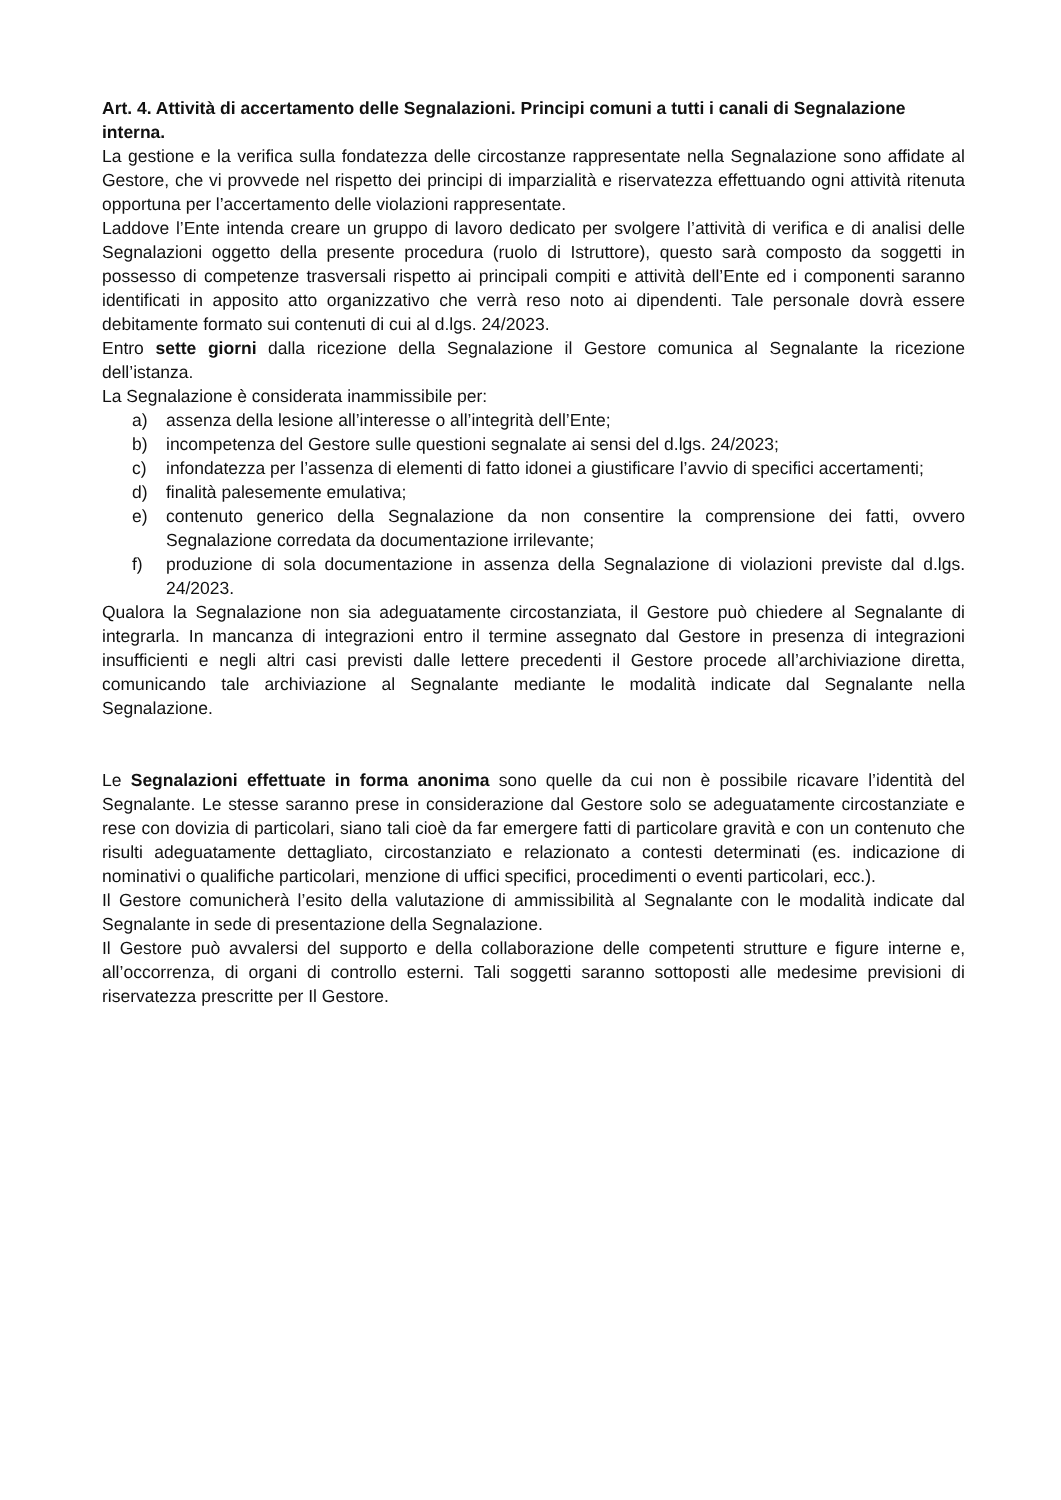Art. 4. Attività di accertamento delle Segnalazioni. Principi comuni a tutti i canali di Segnalazione interna.
La gestione e la verifica sulla fondatezza delle circostanze rappresentate nella Segnalazione sono affidate al Gestore, che vi provvede nel rispetto dei principi di imparzialità e riservatezza effettuando ogni attività ritenuta opportuna per l’accertamento delle violazioni rappresentate.
Laddove l’Ente intenda creare un gruppo di lavoro dedicato per svolgere l’attività di verifica e di analisi delle Segnalazioni oggetto della presente procedura (ruolo di Istruttore), questo sarà composto da soggetti in possesso di competenze trasversali rispetto ai principali compiti e attività dell’Ente ed i componenti saranno identificati in apposito atto organizzativo che verrà reso noto ai dipendenti. Tale personale dovrà essere debitamente formato sui contenuti di cui al d.lgs. 24/2023.
Entro sette giorni dalla ricezione della Segnalazione il Gestore comunica al Segnalante la ricezione dell’istanza.
La Segnalazione è considerata inammissibile per:
a) assenza della lesione all’interesse o all’integrità dell’Ente;
b) incompetenza del Gestore sulle questioni segnalate ai sensi del d.lgs. 24/2023;
c) infondatezza per l’assenza di elementi di fatto idonei a giustificare l’avvio di specifici accertamenti;
d) finalità palesemente emulativa;
e) contenuto generico della Segnalazione da non consentire la comprensione dei fatti, ovvero Segnalazione corredata da documentazione irrilevante;
f) produzione di sola documentazione in assenza della Segnalazione di violazioni previste dal d.lgs. 24/2023.
Qualora la Segnalazione non sia adeguatamente circostanziata, il Gestore può chiedere al Segnalante di integrarla. In mancanza di integrazioni entro il termine assegnato dal Gestore in presenza di integrazioni insufficienti e negli altri casi previsti dalle lettere precedenti il Gestore procede all’archiviazione diretta, comunicando tale archiviazione al Segnalante mediante le modalità indicate dal Segnalante nella Segnalazione.
Le Segnalazioni effettuate in forma anonima sono quelle da cui non è possibile ricavare l’identità del Segnalante. Le stesse saranno prese in considerazione dal Gestore solo se adeguatamente circostanziate e rese con dovizia di particolari, siano tali cioè da far emergere fatti di particolare gravità e con un contenuto che risulti adeguatamente dettagliato, circostanziato e relazionato a contesti determinati (es. indicazione di nominativi o qualifiche particolari, menzione di uffici specifici, procedimenti o eventi particolari, ecc.).
Il Gestore comunicherà l’esito della valutazione di ammissibilità al Segnalante con le modalità indicate dal Segnalante in sede di presentazione della Segnalazione.
Il Gestore può avvalersi del supporto e della collaborazione delle competenti strutture e figure interne e, all’occorrenza, di organi di controllo esterni. Tali soggetti saranno sottoposti alle medesime previsioni di riservatezza prescritte per Il Gestore.